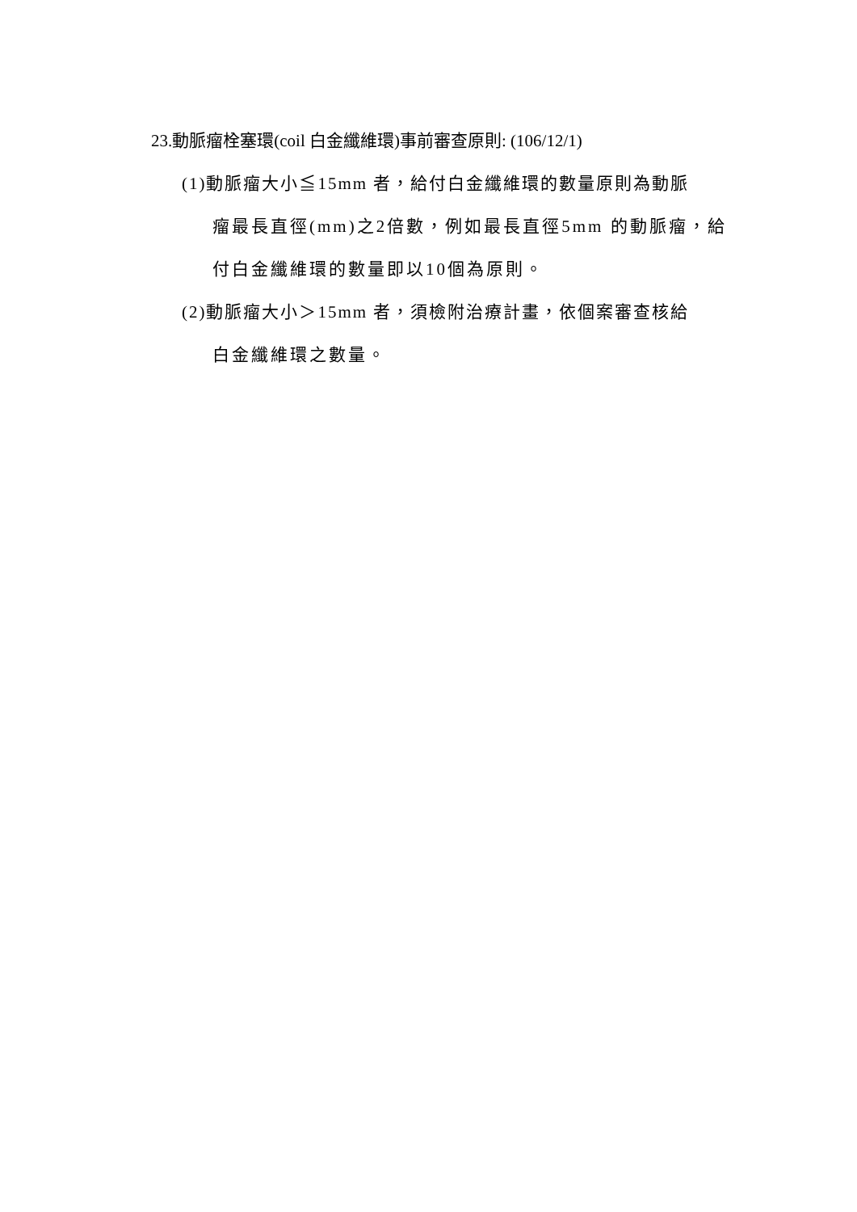23.動脈瘤栓塞環(coil 白金纖維環)事前審查原則: (106/12/1)
(1)動脈瘤大小≦15mm 者，給付白金纖維環的數量原則為動脈
瘤最長直徑(mm)之2倍數，例如最長直徑5mm 的動脈瘤，給
付白金纖維環的數量即以10個為原則。
(2)動脈瘤大小＞15mm 者，須檢附治療計畫，依個案審查核給
白金纖維環之數量。